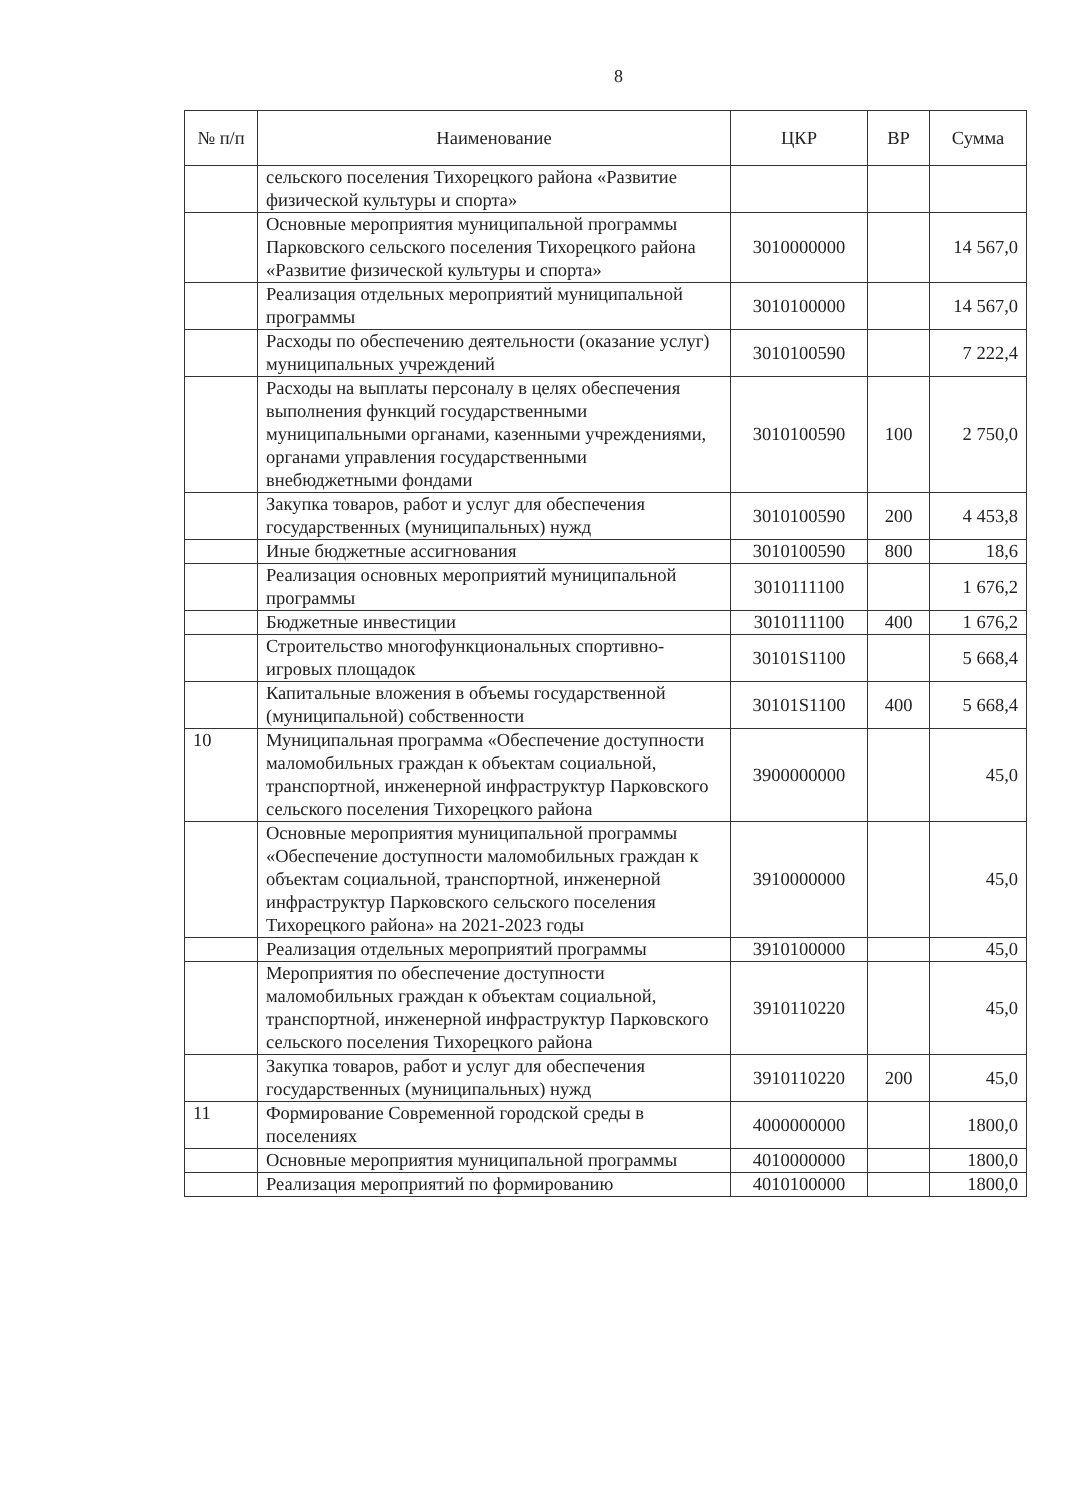8
| № п/п | Наименование | ЦКР | ВР | Сумма |
| --- | --- | --- | --- | --- |
| | сельского поселения Тихорецкого района «Развитие физической культуры и спорта» | | | |
| | Основные мероприятия муниципальной программы Парковского сельского поселения Тихорецкого района «Развитие физической культуры и спорта» | 3010000000 | | 14 567,0 |
| | Реализация отдельных мероприятий муниципальной программы | 3010100000 | | 14 567,0 |
| | Расходы по обеспечению деятельности (оказание услуг) муниципальных учреждений | 3010100590 | | 7 222,4 |
| | Расходы на выплаты персоналу в целях обеспечения выполнения функций государственными муниципальными органами, казенными учреждениями, органами управления государственными внебюджетными фондами | 3010100590 | 100 | 2 750,0 |
| | Закупка товаров, работ и услуг для обеспечения государственных (муниципальных) нужд | 3010100590 | 200 | 4 453,8 |
| | Иные бюджетные ассигнования | 3010100590 | 800 | 18,6 |
| | Реализация основных мероприятий муниципальной программы | 3010111100 | | 1 676,2 |
| | Бюджетные инвестиции | 3010111100 | 400 | 1 676,2 |
| | Строительство многофункциональных спортивно-игровых площадок | 30101S1100 | | 5 668,4 |
| | Капитальные вложения в объемы государственной (муниципальной) собственности | 30101S1100 | 400 | 5 668,4 |
| 10 | Муниципальная программа «Обеспечение доступности маломобильных граждан к объектам социальной, транспортной, инженерной инфраструктур Парковского сельского поселения Тихорецкого района | 3900000000 | | 45,0 |
| | Основные мероприятия муниципальной программы «Обеспечение доступности маломобильных граждан к объектам социальной, транспортной, инженерной инфраструктур Парковского сельского поселения Тихорецкого района» на 2021-2023 годы | 3910000000 | | 45,0 |
| | Реализация отдельных мероприятий программы | 3910100000 | | 45,0 |
| | Мероприятия по обеспечение доступности маломобильных граждан к объектам социальной, транспортной, инженерной инфраструктур Парковского сельского поселения Тихорецкого района | 3910110220 | | 45,0 |
| | Закупка товаров, работ и услуг для обеспечения государственных (муниципальных) нужд | 3910110220 | 200 | 45,0 |
| 11 | Формирование Современной городской среды в поселениях | 4000000000 | | 1800,0 |
| | Основные мероприятия муниципальной программы | 4010000000 | | 1800,0 |
| | Реализация мероприятий по формированию | 4010100000 | | 1800,0 |